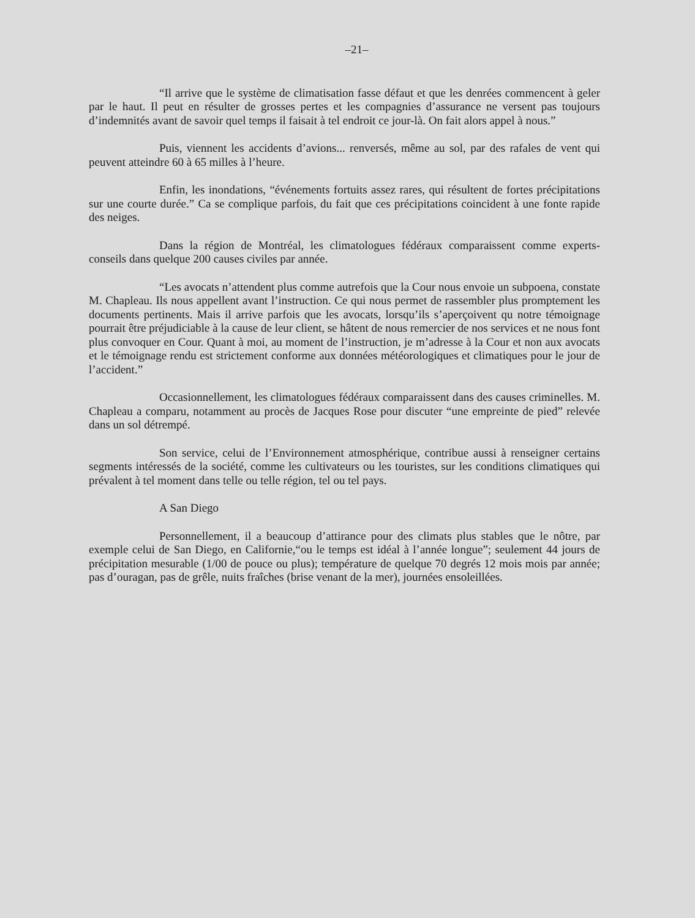–21–
“Il arrive que le système de climatisation fasse défaut et que les denrées commencent à geler par le haut. Il peut en résulter de grosses pertes et les compagnies d’assurance ne versent pas toujours d’indemnités avant de savoir quel temps il faisait à tel endroit ce jour-là. On fait alors appel à nous.”
Puis, viennent les accidents d’avions... renversés, même au sol, par des rafales de vent qui peuvent atteindre 60 à 65 milles à l’heure.
Enfin, les inondations, “événements fortuits assez rares, qui résultent de fortes précipitations sur une courte durée.” Ca se complique parfois, du fait que ces précipitations coincident à une fonte rapide des neiges.
Dans la région de Montréal, les climatologues fédéraux comparaissent comme experts-conseils dans quelque 200 causes civiles par année.
“Les avocats n’attendent plus comme autrefois que la Cour nous envoie un subpoena, constate M. Chapleau. Ils nous appellent avant l’instruction. Ce qui nous permet de rassembler plus promptement les documents pertinents. Mais il arrive parfois que les avocats, lorsqu’ils s’aperçoivent qu notre témoignage pourrait être préjudiciable à la cause de leur client, se hâtent de nous remercier de nos services et ne nous font plus convoquer en Cour. Quant à moi, au moment de l’instruction, je m’adresse à la Cour et non aux avocats et le témoignage rendu est strictement conforme aux données météorologiques et climatiques pour le jour de l’accident.”
Occasionnellement, les climatologues fédéraux comparaissent dans des causes criminelles. M. Chapleau a comparu, notamment au procès de Jacques Rose pour discuter “une empreinte de pied” relevée dans un sol détrempé.
Son service, celui de l’Environnement atmosphérique, contribue aussi à renseigner certains segments intéressés de la société, comme les cultivateurs ou les touristes, sur les conditions climatiques qui prévalent à tel moment dans telle ou telle région, tel ou tel pays.
A San Diego
Personnellement, il a beaucoup d’attirance pour des climats plus stables que le nôtre, par exemple celui de San Diego, en Californie,“ou le temps est idéal à l’année longue”; seulement 44 jours de précipitation mesurable (1/00 de pouce ou plus); température de quelque 70 degrés 12 mois mois par année; pas d’ouragan, pas de grêle, nuits fraîches (brise venant de la mer), journées ensoleillées.